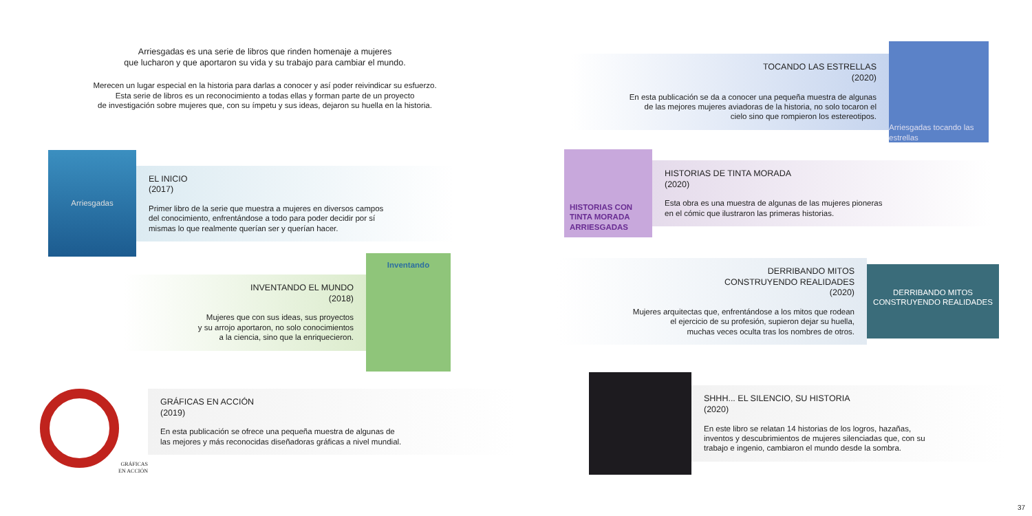Arriesgadas es una serie de libros que rinden homenaje a mujeres
que lucharon y que aportaron su vida y su trabajo para cambiar el mundo.
Merecen un lugar especial en la historia para darlas a conocer y así poder reivindicar su esfuerzo.
Esta serie de libros es un reconocimiento a todas ellas y forman parte de un proyecto
de investigación sobre mujeres que, con su ímpetu y sus ideas, dejaron su huella en la historia.
Arriesgadas
EL INICIO
(2017)
Primer libro de la serie que muestra a mujeres en diversos campos
del conocimiento, enfrentándose a todo para poder decidir por sí
mismas lo que realmente querían ser y querían hacer.
INVENTANDO EL MUNDO
(2018)
Mujeres que con sus ideas, sus proyectos
y su arrojo aportaron, no solo conocimientos
a la ciencia, sino que la enriquecieron.
Inventando
GRÁFICAS
EN ACCIÓN
GRÁFICAS EN ACCIÓN
(2019)
En esta publicación se ofrece una pequeña muestra de algunas de
las mejores y más reconocidas diseñadoras gráficas a nivel mundial.
TOCANDO LAS ESTRELLAS
(2020)
En esta publicación se da a conocer una pequeña muestra de algunas
de las mejores mujeres aviadoras de la historia, no solo tocaron el
cielo sino que rompieron los estereotipos.
Arriesgadas tocando las estrellas
HISTORIAS CON TINTA MORADA ARRIESGADAS
HISTORIAS DE TINTA MORADA
(2020)
Esta obra es una muestra de algunas de las mujeres pioneras
en el cómic que ilustraron las primeras historias.
DERRIBANDO MITOS
CONSTRUYENDO REALIDADES
(2020)
Mujeres arquitectas que, enfrentándose a los mitos que rodean
el ejercicio de su profesión, supieron dejar su huella,
muchas veces oculta tras los nombres de otros.
DERRIBANDO MITOS CONSTRUYENDO REALIDADES
SHHH... EL SILENCIO, SU HISTORIA
(2020)
En este libro se relatan 14 historias de los logros, hazañas,
inventos y descubrimientos de mujeres silenciadas que, con su
trabajo e ingenio, cambiaron el mundo desde la sombra.
37